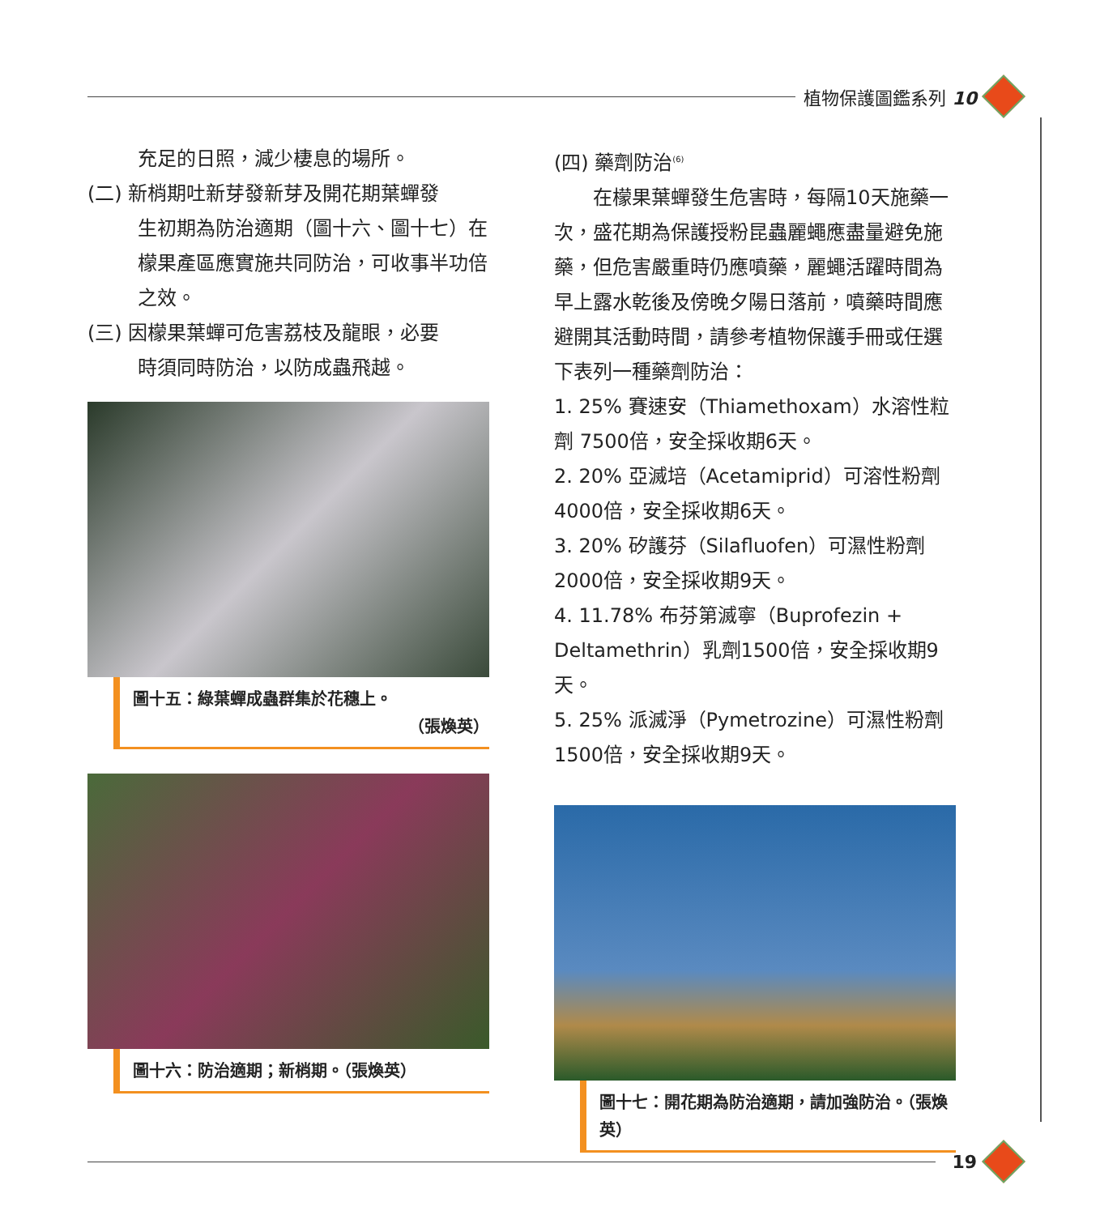植物保護圖鑑系列 10
充足的日照，減少棲息的場所。
(二) 新梢期吐新芽發新芽及開花期葉蟬發
生初期為防治適期（圖十六、圖十七）在檬果產區應實施共同防治，可收事半功倍之效。
(三) 因檬果葉蟬可危害荔枝及龍眼，必要
時須同時防治，以防成蟲飛越。
圖十五：綠葉蟬成蟲群集於花穗上。
（張煥英）
圖十六：防治適期；新梢期。（張煥英）
(四) 藥劑防治<sup>(6)</sup>
　　在檬果葉蟬發生危害時，每隔10天施藥一次，盛花期為保護授粉昆蟲麗蠅應盡量避免施藥，但危害嚴重時仍應噴藥，麗蠅活躍時間為早上露水乾後及傍晚夕陽日落前，噴藥時間應避開其活動時間，請參考植物保護手冊或任選下表列一種藥劑防治：
1. 25% 賽速安（Thiamethoxam）水溶性粒劑 7500倍，安全採收期6天。
2. 20% 亞滅培（Acetamiprid）可溶性粉劑 4000倍，安全採收期6天。
3. 20% 矽護芬（Silafluofen）可濕性粉劑 2000倍，安全採收期9天。
4. 11.78% 布芬第滅寧（Buprofezin + Deltamethrin）乳劑1500倍，安全採收期9天。
5. 25% 派滅淨（Pymetrozine）可濕性粉劑 1500倍，安全採收期9天。
圖十七：開花期為防治適期，請加強防治。（張煥英）
19